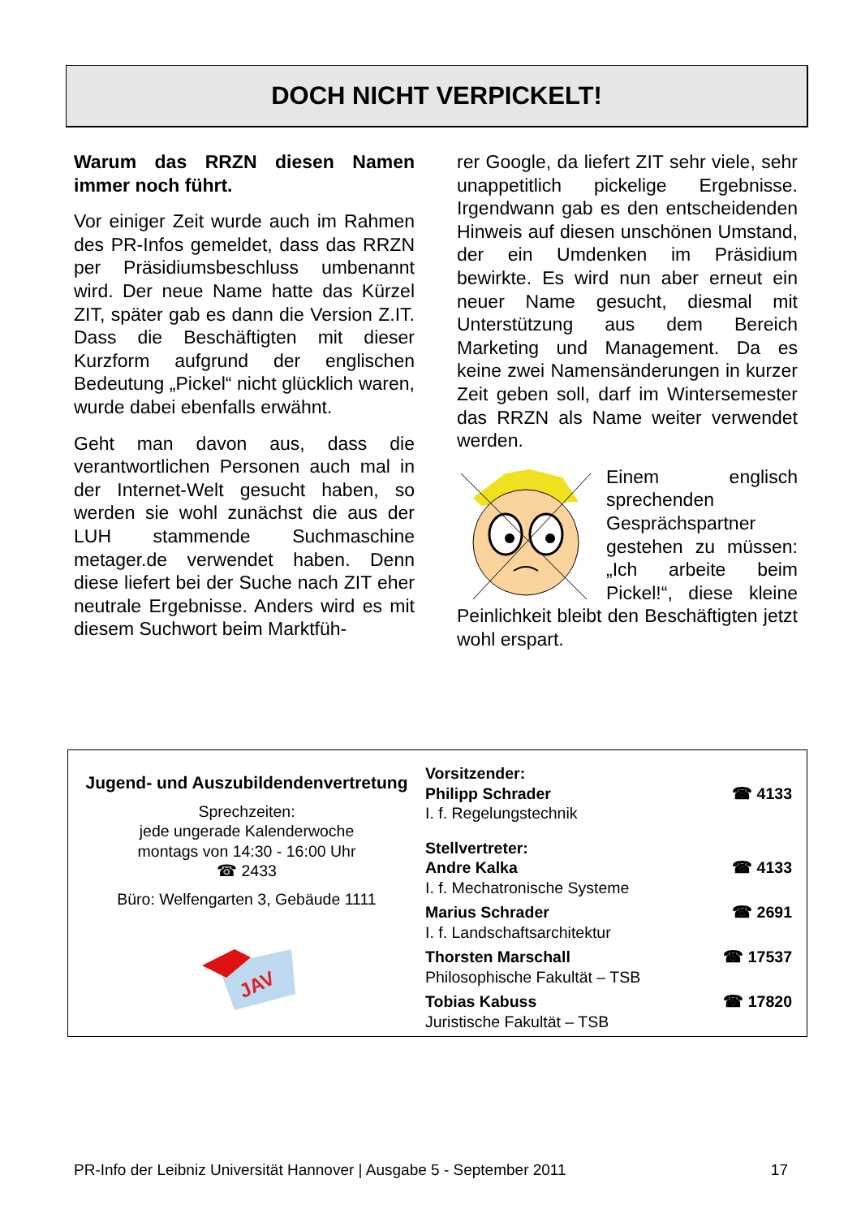DOCH NICHT VERPICKELT!
Warum das RRZN diesen Namen immer noch führt.
Vor einiger Zeit wurde auch im Rahmen des PR-Infos gemeldet, dass das RRZN per Präsidiumsbeschluss umbenannt wird. Der neue Name hatte das Kürzel ZIT, später gab es dann die Version Z.IT. Dass die Beschäftigten mit dieser Kurzform aufgrund der englischen Bedeutung „Pickel“ nicht glücklich waren, wurde dabei ebenfalls erwähnt.
Geht man davon aus, dass die verantwortlichen Personen auch mal in der Internet-Welt gesucht haben, so werden sie wohl zunächst die aus der LUH stammende Suchmaschine metager.de verwendet haben. Denn diese liefert bei der Suche nach ZIT eher neutrale Ergebnisse. Anders wird es mit diesem Suchwort beim Marktfüh-
rer Google, da liefert ZIT sehr viele, sehr unappetitlich pickelige Ergebnisse. Irgendwann gab es den entscheidenden Hinweis auf diesen unschönen Umstand, der ein Umdenken im Präsidium bewirkte. Es wird nun aber erneut ein neuer Name gesucht, diesmal mit Unterstützung aus dem Bereich Marketing und Management. Da es keine zwei Namensänderungen in kurzer Zeit geben soll, darf im Wintersemester das RRZN als Name weiter verwendet werden.
Einem englisch sprechenden Gesprächspartner gestehen zu müssen: „Ich arbeite beim Pickel!“, diese kleine Peinlichkeit bleibt den Beschäftigten jetzt wohl erspart.
Jugend- und Auszubildendenvertretung
Sprechzeiten:
jede ungerade Kalenderwoche
montags von 14:30 - 16:00 Uhr
☎ 2433
Büro: Welfengarten 3, Gebäude 1111
JAV
Vorsitzender:
Philipp Schrader ☎ 4133
I. f. Regelungstechnik
Stellvertreter:
Andre Kalka ☎ 4133
I. f. Mechatronische Systeme
Marius Schrader ☎ 2691
I. f. Landschaftsarchitektur
Thorsten Marschall ☎ 17537
Philosophische Fakultät – TSB
Tobias Kabuss ☎ 17820
Juristische Fakultät – TSB
PR-Info der Leibniz Universität Hannover | Ausgabe 5 - September 2011 17